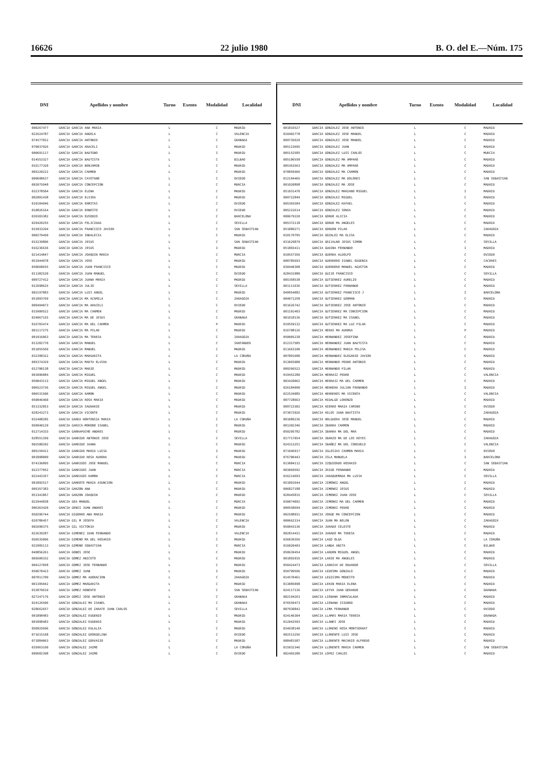16626 22 julio 1980 B. O. del E.—Núm. 175
| DNI | Apellidos y nombre | Turno | Exento | Modalidad | Localidad |
| --- | --- | --- | --- | --- | --- |
| 000267477 | GARCIA GARCIA ANA MARIA | L | | C | MADRID |
| 022624787 | GARCIA GARCIA ANGELA | L | | C | VALENCIA |
| 074577822 | GARCIA GARCIA ANTONIO | L | | C | GRANADA |
| 070037926 | GARCIA GARCIA ARACELI | L | | C | MADRID |
| 000691117 | GARCIA GARCIA BAUTGNO | L | | I | MADRID |
| 014553327 | GARCIA GARCIA BAUTISTA | L | | C | BILBAO |
| 016177320 | GARCIA GARCIA BENJAMIN | L | | C | MADRID |
| 005220222 | GARCIA GARCIA CARMEN | L | | C | MADRID |
| 009698637 | GARCIA GARCIA CAYETANO | L | | C | OVIEDO |
| 002075948 | GARCIA GARCIA CONCEPCION | L | | C | MURCIA |
| 032378504 | GARCIA GARCIA ELENA | L | | C | MADRID |
| 002801438 | GARCIA GARCIA ELVIRA | L | | C | MADRID |
| 010184946 | GARCIA GARCIA ERMITAS | L | | C | OVIEDO |
| 010826164 | GARCIA GARCIA ERNESTO | L | | C | OVIEDO |
| 039303382 | GARCIA GARCIA EUSEBIO | L | | C | BARCELONA |
| 029420255 | GARCIA GARCIA FELICIDAD | L | | C | SEVILLA |
| 015933294 | GARCIA GARCIA FRANCISCO JAVIER | L | | C | SAN SEBASTIAN |
| 000279450 | GARCIA GARCIA INDALECIA | L | | C | MADRID |
| 015239806 | GARCIA GARCIA JESUS | L | | C | SAN SEBASTIAN |
| 016236636 | GARCIA GARCIA JESUS | L | | I | MADRID |
| 021414047 | GARCIA GARCIA JOAQUIN MARIA | L | | C | MURCIA |
| 051944978 | GARCIA GARCIA JOSE | L | | C | MADRID |
| 050668655 | GARCIA GARCIA JUAN FRANCISCO | L | | C | MADRID |
| 011382520 | GARCIA GARCIA JUAN MANUEL | L | | C | OVIEDO |
| 009727412 | GARCIA GARCIA JUANA MARIA | L | | C | MADRID |
| 012698625 | GARCIA GARCIA JULIO | L | | C | SEVILLA |
| 002197883 | GARCIA GARCIA LUIS ANGEL | L | | C | MADRID |
| 051893769 | GARCIA GARCIA MA ACAMILA | L | | C | ZARAGOZA |
| 009494073 | GARCIA GARCIA MA ARACELI | L | | C | OVIEDO |
| 015909522 | GARCIA GARCIA MA CARMEN | L | | C | MADRID |
| 024067155 | GARCIA GARCIA MA DE JESUS | L | | C | GRANADA |
| 016703474 | GARCIA GARCIA MA DEL CARMEN | L | | P | MADRID |
| 001117275 | GARCIA GARCIA MA PILAR | L | | C | MADRID |
| 001916063 | GARCIA GARCIA MA TERESA | L | | C | ZARAGOZA |
| 013282770 | GARCIA GARCIA MANUEL | L | | C | SANTANDER |
| 051055569 | GARCIA GARCIA MANUEL | L | | C | MADRID |
| 032398322 | GARCIA GARCIA MARGARITA | L | | C | LA CORUÑA |
| 005374329 | GARCIA GARCIA MARTA ELVIRA | L | | C | MADRID |
| 012700138 | GARCIA GARCIA MARIO | L | | C | MADRID |
| 001096084 | GARCIA GARCIA MIGUEL | L | | C | MADRID |
| 050043113 | GARCIA GARCIA MIGUEL ANGEL | L | | C | MADRID |
| 006523736 | GARCIA GARCIA MIGUEL ANGEL | L | | C | MADRID |
| 006531506 | GARCIA GARCIA RAMON | L | | C | MADRID |
| 050046460 | GARCIA GARCIA ROSA MARIA | L | | C | MADRID |
| 051332853 | GARCIA GARCIA SAGRARIO | L | | C | MADRID |
| 028243273 | GARCIA GARCIA VICENTE | L | | C | MADRID |
| 032408285 | GARCIA GAREA HORTENSIA MARIA | L | | C | LA CORUÑA |
| 050940129 | GARCIA GARICA-MORENO ISABEL | L | | C | MADRID |
| 012714333 | GARCIA GARRAPUCHO ANDRES | L | | C | MADRID |
| 028551350 | GARCIA GARRIDO ANTONIO JOSE | L | | C | SEVILLA |
| 002500202 | GARCIA GARRIDO JUANA | L | | C | MADRID |
| 005159411 | GARCIA GARRIDO MARIA LUISA | L | | I | MADRID |
| 001898009 | GARCIA GARRIDO ROSA AURORA | L | | C | MADRID |
| 074336895 | GARCIA GARRIGOS JOSE MANUEL | L | | C | MURCIA |
| 022377052 | GARCIA GARRIGOS JUAN | L | | C | MURCIA |
| 022443357 | GARCIA GARRIGOS RAMON | L | | C | MURCIA |
| 001892517 | GARCIA GARROTE MARIA ASUNCION | L | | C | MADRID |
| 005357383 | GARCIA GARZON ANA | L | | C | MADRID |
| 051341867 | GARCIA GARZON JOAQUIN | L | | C | MADRID |
| 022944838 | GARCIA GEA MANUEL | L | | C | MURCIA |
| 006363420 | GARCIA GENIS JUAN ANDRES | L | | C | MADRID |
| 050296744 | GARCIA GIGORRO ANA MARIA | L | | C | MADRID |
| 020780457 | GARCIA GIL M JOSEFA | L | | C | VALENCIA |
| 002690375 | GARCIA GIL VICTORIA | L | | C | MADRID |
| 022639287 | GARCIA GIMENEZ JUAN FERNANDO | L | | C | VALENCIA |
| 050535096 | GARCIA GIMENO MA DEL ROSARIO | L | | C | MADRID |
| 022905113 | GARCIA GIMENO SEBASTIAN | L | | C | MURCIA |
| 040856261 | GARCIA GOBOS JOSE | L | | C | MADRID |
| 005609332 | GARCIA GOMEZ ANICETO | L | | C | MADRID |
| 004127058 | GARCIA GOMEZ JOSE FERNANDO | L | | C | MADRID |
| 050670423 | GARCIA GOMEZ JUAN | L | | I | MADRID |
| 007811709 | GARCIA GOMEZ MA ADORACION | L | | C | ZARAGOZA |
| 001395042 | GARCIA GOMEZ MARGARITA | L | | C | MADRID |
| 015879619 | GARCIA GOMEZ ROBERTO | L | | C | SAN SEBASTIAN |
| 027247176 | GARCIA GOMIZ JOSE ANTONIO | L | | C | GRANADA |
| 024126506 | GARCIA GONZALEZ MA ISABEL | L | | C | GRANADA |
| 028662657 | GARCIA GONZALEZ DE ZARATE JUAN CARLOS | L | | C | SEVILLA |
| 001898483 | GARCIA GONZALEZ EUGENIO | L | | C | MADRID |
| 001898483 | GARCIA GONZALEZ EUGENIO | L | | C | MADRID |
| 050925696 | GARCIA GONZALEZ EULALIA | L | | C | MADRID |
| 071615168 | GARCIA GONZALEZ GEORGELINA | L | | C | OVIEDO |
| 071884063 | GARCIA GONZALEZ GERVASIO | L | | C | MADRID |
| 035963160 | GARCIA GONZALEZ JAIME | L | | C | LA CORUÑA |
| 009682398 | GARCIA GONZALEZ JAIME | L | | C | OVIEDO |
| DNI | Apellidos y nombre | Turno | Exento | Modalidad | Localidad |
| --- | --- | --- | --- | --- | --- |
| 001816527 | GARCIA GONZALEZ JOSE ANTONIO | L | | C | MADRID |
| 010402778 | GARCIA GONZALEZ JOSE MANUEL | L | | C | MADRID |
| 009735629 | GARCIA GONZALEZ JOSE MANUEL | L | | C | MADRID |
| 005123695 | GARCIA GONZALEZ JUAN | L | | C | MADRID |
| 005152585 | GARCIA GONZALEZ LUIS CARLOS | L | | C | MURCIA |
| 005106558 | GARCIA GONZALEZ MA AMPARO | L | | C | MADRID |
| 005363563 | GARCIA GONZALEZ MA AMPARO | L | | C | MADRID |
| 070859466 | GARCIA GONZALEZ MA CARMEN | L | | C | MADRID |
| 012194465 | GARCIA GONZALEZ MA DOLORES | L | | C | SAN SEBASTIAN |
| 001920898 | GARCIA GONZALEZ MA JOSE | L | | C | MADRID |
| 051931470 | GARCIA GONZALEZ MARIANO MIGUEL | L | | I | MADRID |
| 009722849 | GARCIA GONZALEZ MIGUEL | L | | C | MADRID |
| 005365584 | GARCIA GONZALEZ RAFAEL | L | | C | MADRID |
| 005222614 | GARCIA GONZALEZ SONIA | L | | C | MADRID |
| 000679220 | GARCIA GORDO ALICIA | L | | C | MADRID |
| 005372118 | GARCIA GORDO MA ANGELES | L | | C | MADRID |
| 051889271 | GARCIA GORDON PILAR | L | | C | ZARAGOZA |
| 010179795 | GARCIA GOZALEZ MA ELISA | L | | C | MADRID |
| 031629879 | GARCIA GRIJALNO JESUS SIMON | L | | C | SEVILLA |
| 051865411 | GARCIA GUDINA FERNANDO | L | | I | MADRID |
| 010557356 | GARCIA GUERRA ALDOLFO | L | | C | OVIEDO |
| 008785693 | GARCIA GUERRERO ISABEL EUGENIA | L | | C | CACERES |
| 030440308 | GARCIA GUERRERO MANUEL AGUSTIN | L | | C | MADRID |
| 028431980 | GARCIA GUIJO FRANCISCO | L | | C | SEVILLA |
| 005358538 | GARCIA GUTIERREZ AURELIO | L | | C | MADRID |
| 001111636 | GARCIA GUTIERREZ FERNANDO | L | | C | MADRID |
| 040954082 | GARCIA GUTIERREZ FRANCISCO J | L | | I | BARCELONA |
| 004071258 | GARCIA GUTIERREZ GERMAN | L | | C | MADRID |
| 051626742 | GARCIA GUTIERREZ JOSE ANTONIO | L | | C | MADRID |
| 001101403 | GARCIA GUTIERREZ MA CONCEPCION | L | | C | MADRID |
| 001918136 | GARCIA GUTIERREZ MA ISABEL | L | | C | MADRID |
| 019559132 | GARCIA GUTIERREZ MA LUZ PILAR | L | | C | MADRID |
| 016708126 | GARCIA HERAS MA AURORA | L | | P | MADRID |
| 050005238 | GARCIA HERNANDEZ JOSEFINA | L | | C | MADRID |
| 012317585 | GARCIA HERNANDEZ JUAN BAUTISTA | L | | C | MADRID |
| 011663100 | GARCIA HERNANDEZ MARIA FELISA | L | | C | MADRID |
| 007801680 | GARCIA HERNANDEZ OLEGARIO JAVIER | L | | C | MADRID |
| 013003980 | GARCIA HERNANDO PEDRO ANTONIO | L | | C | MADRID |
| 009266522 | GARCIA HERNANDO PILAR | L | | C | MADRID |
| 019452280 | GARCIA HERRAIZ PEDRO | L | | C | VALENCIA |
| 003420062 | GARCIA HERRAIZ MA DEL CARMEN | L | | C | MADRID |
| 026184990 | GARCIA HERRERA JULIAN FERNANDO | L | | I | MADRID |
| 022534985 | GARCIA HERREROS MA VICENTA | L | | C | VALENCIA |
| 007728663 | GARCIA HIDALGO LORENZO | L | | C | MADRID |
| 009723302 | GARCIA HIERRO MARIA CAMINO | L | | C | OVIEDO |
| 073072926 | GARCIA HILOS JUAN BAUTISTA | L | | C | ZARAGOZA |
| 001089236 | GARCIA HOLGUERA JOSE MANUEL | L | | C | MADRID |
| 001392346 | GARCIA IBARRA CARMEN | L | | C | MADRID |
| 050295782 | GARCIA IBARRA MA DEL MAR | L | | C | MADRID |
| 017717054 | GARCIA IBARZO MA DE LOS REYES | L | | C | ZARAGOZA |
| 024313251 | GARCIA IBAÑEZ MA DEL CONSUELO | L | | C | VALENCIA |
| 071946917 | GARCIA IGLESIAS CARMEN MARIA | L | | C | OVIEDO |
| 076700443 | GARCIA ISLA MANUELA | L | | I | BARCELONA |
| 013084112 | GARCIA IZQUIERDO ROSARIO | L | | C | SAN SEBASTIAN |
| 003069592 | GARCIA IRIGO FERNANDO | L | | C | MADRID |
| 016214693 | GARCIA JARAQUEMADA MA LUISA | L | | C | SEVILLA |
| 051891644 | GARCIA JIMENEZ ANGEL | L | | C | MADRID |
| 006827188 | GARCIA JIMENEZ JESUS | L | | C | MADRID |
| 028445815 | GARCIA JIMENEZ JUAN JOSE | L | | C | SEVILLA |
| 030074092 | GARCIA JIMENEZ MA DEL CARMEN | L | | C | MADRID |
| 000558694 | GARCIA JIMENEZ PEDRO | L | | C | MADRID |
| 002598931 | GARCIA JORGE MA CONCEPCION | L | | C | MADRID |
| 000662314 | GARCIA JUAN MA BELEN | L | | C | ZARAGOZA |
| 050043136 | GARCIA JURADO CELESTE | L | | C | MADRID |
| 002814431 | GARCIA JURADO MA TERESA | L | | C | MADRID |
| 036039356 | GARCIA LAGO OLGA | L | | C | LA CORUÑA |
| 016020493 | GARCIA LANDA ANITA | L | | C | BILBAO |
| 050639454 | GARCIA LARDON MIGUEL ANGEL | L | | C | MADRID |
| 001892935 | GARCIA LARIO MA ANGELES | L | | C | MADRID |
| 050424473 | GARCIA LARRIVA DE EDUARDO | L | | C | SEVILLA |
| 050799596 | GARCIA LEDESMA GONZALO | L | | C | MADRID |
| 014570461 | GARCIA LEGISIMA MODESTO | L | | C | MADRID |
| 013085098 | GARCIA LERIN MARIA ELENA | L | | C | MADRID |
| 024117136 | GARCIA LEYVA JUAN GERARDO | L | | C | GRANADA |
| 002194263 | GARCIA LIEBANA INMACULADA | L | | C | MADRID |
| 076559473 | GARCIA LIEBANA ISIDORO | L | | C | MADRID |
| 007930842 | GARCIA LIMA FERNANDO | L | | C | OVIEDO |
| 024146304 | GARCIA LLAMAS MARIA TERESA | L | | C | GRANADA |
| 012042593 | GARCIA LLANES JOSE | L | | C | MADRID |
| 034938140 | GARCIA LLORENS ROSA MONTSERRAT | L | | C | MADRID |
| 002513256 | GARCIA LLORENTE LUIS JOSE | L | | C | MADRID |
| 008481587 | GARCIA LLORENTE MACARIO ALFREDO | L | | C | MADRID |
| 015932346 | GARCIA LLORENTE MARIA CARMEN | L | | C | SAN SEBASTIAN |
| 002465280 | GARCIA LOPEZ CARLOS | L | | C | MADRID |